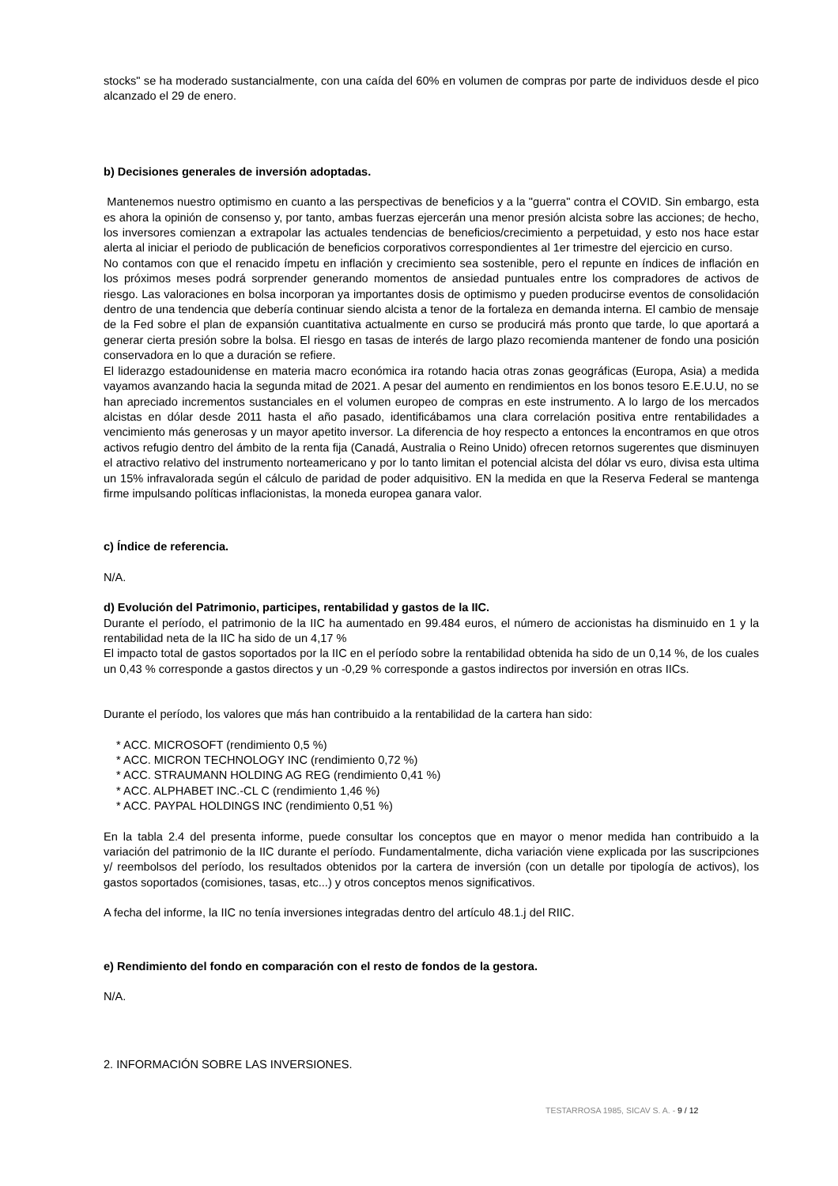stocks" se ha moderado sustancialmente, con una caída del 60% en volumen de compras por parte de individuos desde el pico alcanzado el 29 de enero.
b) Decisiones generales de inversión adoptadas.
Mantenemos nuestro optimismo en cuanto a las perspectivas de beneficios y a la "guerra" contra el COVID. Sin embargo, esta es ahora la opinión de consenso y, por tanto, ambas fuerzas ejercerán una menor presión alcista sobre las acciones; de hecho, los inversores comienzan a extrapolar las actuales tendencias de beneficios/crecimiento a perpetuidad, y esto nos hace estar alerta al iniciar el periodo de publicación de beneficios corporativos correspondientes al 1er trimestre del ejercicio en curso.
No contamos con que el renacido ímpetu en inflación y crecimiento sea sostenible, pero el repunte en índices de inflación en los próximos meses podrá sorprender generando momentos de ansiedad puntuales entre los compradores de activos de riesgo. Las valoraciones en bolsa incorporan ya importantes dosis de optimismo y pueden producirse eventos de consolidación dentro de una tendencia que debería continuar siendo alcista a tenor de la fortaleza en demanda interna. El cambio de mensaje de la Fed sobre el plan de expansión cuantitativa actualmente en curso se producirá más pronto que tarde, lo que aportará a generar cierta presión sobre la bolsa. El riesgo en tasas de interés de largo plazo recomienda mantener de fondo una posición conservadora en lo que a duración se refiere.
El liderazgo estadounidense en materia macro económica ira rotando hacia otras zonas geográficas (Europa, Asia) a medida vayamos avanzando hacia la segunda mitad de 2021. A pesar del aumento en rendimientos en los bonos tesoro E.E.U.U, no se han apreciado incrementos sustanciales en el volumen europeo de compras en este instrumento. A lo largo de los mercados alcistas en dólar desde 2011 hasta el año pasado, identificábamos una clara correlación positiva entre rentabilidades a vencimiento más generosas y un mayor apetito inversor. La diferencia de hoy respecto a entonces la encontramos en que otros activos refugio dentro del ámbito de la renta fija (Canadá, Australia o Reino Unido) ofrecen retornos sugerentes que disminuyen el atractivo relativo del instrumento norteamericano y por lo tanto limitan el potencial alcista del dólar vs euro, divisa esta ultima un 15% infravalorada según el cálculo de paridad de poder adquisitivo. EN la medida en que la Reserva Federal se mantenga firme impulsando políticas inflacionistas, la moneda europea ganara valor.
c) Índice de referencia.
N/A.
d) Evolución del Patrimonio, participes, rentabilidad y gastos de la IIC.
Durante el período, el patrimonio de la IIC ha aumentado en 99.484 euros, el número de accionistas ha disminuido en 1 y la rentabilidad neta de la IIC ha sido de un 4,17 %
El impacto total de gastos soportados por la IIC en el período sobre la rentabilidad obtenida ha sido de un 0,14 %, de los cuales un 0,43 % corresponde a gastos directos y un -0,29 % corresponde a gastos indirectos por inversión en otras IICs.
Durante el período, los valores que más han contribuido a la rentabilidad de la cartera han sido:
* ACC. MICROSOFT (rendimiento 0,5 %)
* ACC. MICRON TECHNOLOGY INC (rendimiento 0,72 %)
* ACC. STRAUMANN HOLDING AG REG (rendimiento 0,41 %)
* ACC. ALPHABET INC.-CL C (rendimiento 1,46 %)
* ACC. PAYPAL HOLDINGS INC (rendimiento 0,51 %)
En la tabla 2.4 del presenta informe, puede consultar los conceptos que en mayor o menor medida han contribuido a la variación del patrimonio de la IIC durante el período. Fundamentalmente, dicha variación viene explicada por las suscripciones y/ reembolsos del período, los resultados obtenidos por la cartera de inversión (con un detalle por tipología de activos), los gastos soportados (comisiones, tasas, etc...) y otros conceptos menos significativos.
A fecha del informe, la IIC no tenía inversiones integradas dentro del artículo 48.1.j del RIIC.
e) Rendimiento del fondo en comparación con el resto de fondos de la gestora.
N/A.
2. INFORMACIÓN SOBRE LAS INVERSIONES.
TESTARROSA 1985, SICAV S. A. - 9 / 12